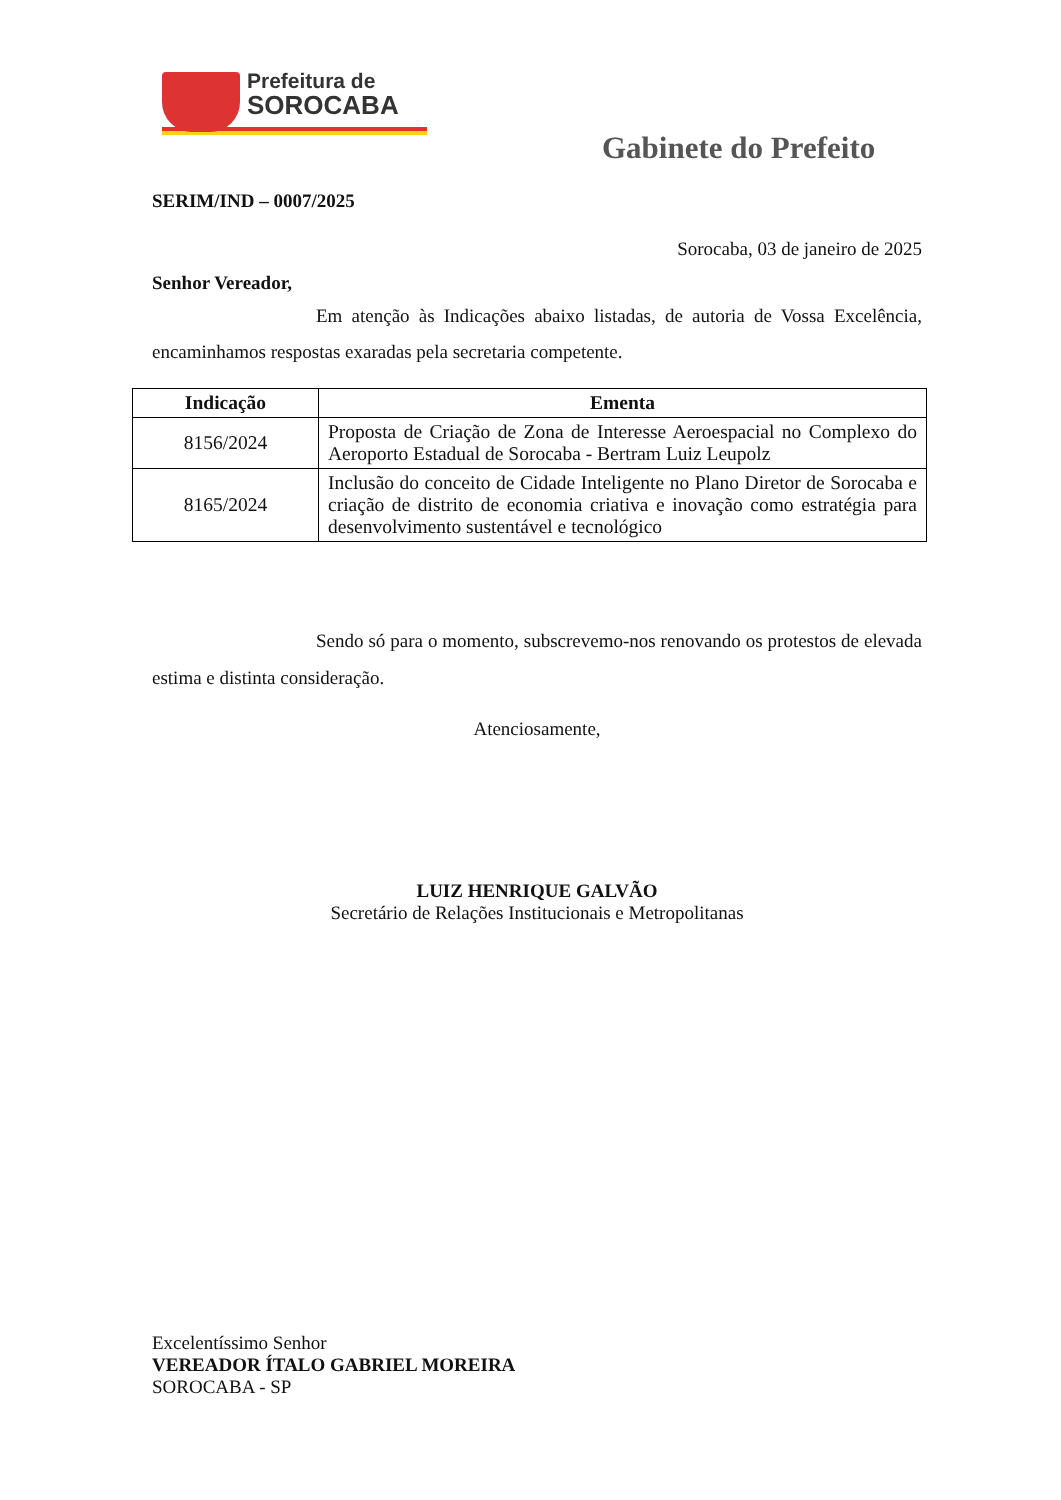Prefeitura de
SOROCABA
Gabinete do Prefeito
SERIM/IND – 0007/2025
Sorocaba, 03 de janeiro de 2025
Senhor Vereador,
Em atenção às Indicações abaixo listadas, de autoria de Vossa Excelência, encaminhamos respostas exaradas pela secretaria competente.
| Indicação | Ementa |
| --- | --- |
| 8156/2024 | Proposta de Criação de Zona de Interesse Aeroespacial no Complexo do Aeroporto Estadual de Sorocaba - Bertram Luiz Leupolz |
| 8165/2024 | Inclusão do conceito de Cidade Inteligente no Plano Diretor de Sorocaba e criação de distrito de economia criativa e inovação como estratégia para desenvolvimento sustentável e tecnológico |
Sendo só para o momento, subscrevemo-nos renovando os protestos de elevada estima e distinta consideração.
Atenciosamente,
LUIZ HENRIQUE GALVÃO
Secretário de Relações Institucionais e Metropolitanas
Excelentíssimo Senhor
VEREADOR ÍTALO GABRIEL MOREIRA
SOROCABA - SP